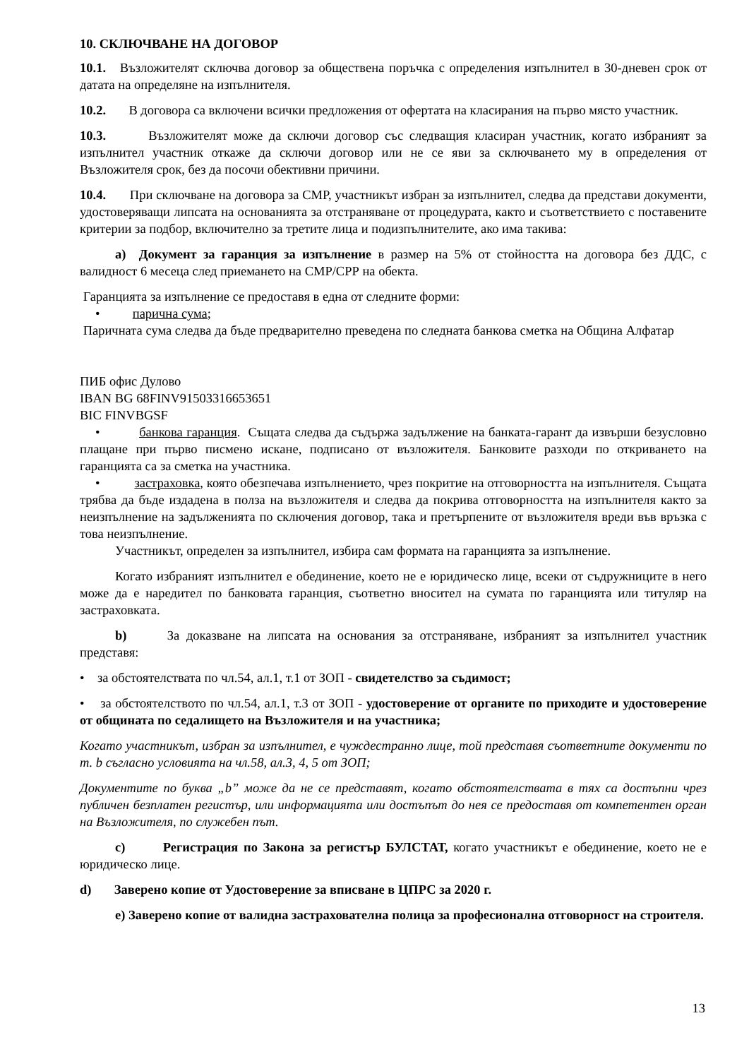10. СКЛЮЧВАНЕ НА ДОГОВОР
10.1. Възложителят сключва договор за обществена поръчка с определения изпълнител в 30-дневен срок от датата на определяне на изпълнителя.
10.2. В договора са включени всички предложения от офертата на класирания на първо място участник.
10.3. Възложителят може да сключи договор със следващия класиран участник, когато избраният за изпълнител участник откаже да сключи договор или не се яви за сключването му в определения от Възложителя срок, без да посочи обективни причини.
10.4. При сключване на договора за СМР, участникът избран за изпълнител, следва да представи документи, удостоверяващи липсата на основанията за отстраняване от процедурата, както и съответствието с поставените критерии за подбор, включително за третите лица и подизпълнителите, ако има такива:
а) Документ за гаранция за изпълнение в размер на 5% от стойността на договора без ДДС, с валидност 6 месеца след приемането на СМР/СРР на обекта.
Гаранцията за изпълнение се предоставя в една от следните форми:
• парична сума;
Паричната сума следва да бъде предварително преведена по следната банкова сметка на Община Алфатар
ПИБ офис Дулово
IBAN BG 68FINV91503316653651
BIC FINVBGSF
• банкова гаранция. Същата следва да съдържа задължение на банката-гарант да извърши безусловно плащане при първо писмено искане, подписано от възложителя. Банковите разходи по откриването на гаранцията са за сметка на участника.
• застраховка, която обезпечава изпълнението, чрез покритие на отговорността на изпълнителя. Същата трябва да бъде издадена в полза на възложителя и следва да покрива отговорността на изпълнителя както за неизпълнение на задълженията по сключения договор, така и претърпените от възложителя вреди във връзка с това неизпълнение.
Участникът, определен за изпълнител, избира сам формата на гаранцията за изпълнение.
Когато избраният изпълнител е обединение, което не е юридическо лице, всеки от съдружниците в него може да е наредител по банковата гаранция, съответно вносител на сумата по гаранцията или титуляр на застраховката.
b) За доказване на липсата на основания за отстраняване, избраният за изпълнител участник представя:
• за обстоятелствата по чл.54, ал.1, т.1 от ЗОП - свидетелство за съдимост;
• за обстоятелството по чл.54, ал.1, т.3 от ЗОП - удостоверение от органите по приходите и удостоверение от общината по седалището на Възложителя и на участника;
Когато участникът, избран за изпълнител, е чуждестранно лице, той представя съответните документи по т. b съгласно условията на чл.58, ал.3, 4, 5 от ЗОП;
Документите по буква „b” може да не се представят, когато обстоятелствата в тях са достъпни чрез публичен безплатен регистър, или информацията или достъпът до нея се предоставя от компетентен орган на Възложителя, по служебен път.
c) Регистрация по Закона за регистър БУЛСТАТ, когато участникът е обединение, което не е юридическо лице.
d) Заверено копие от Удостоверение за вписване в ЦПРС за 2020 г.
е) Заверено копие от валидна застрахователна полица за професионална отговорност на строителя.
13